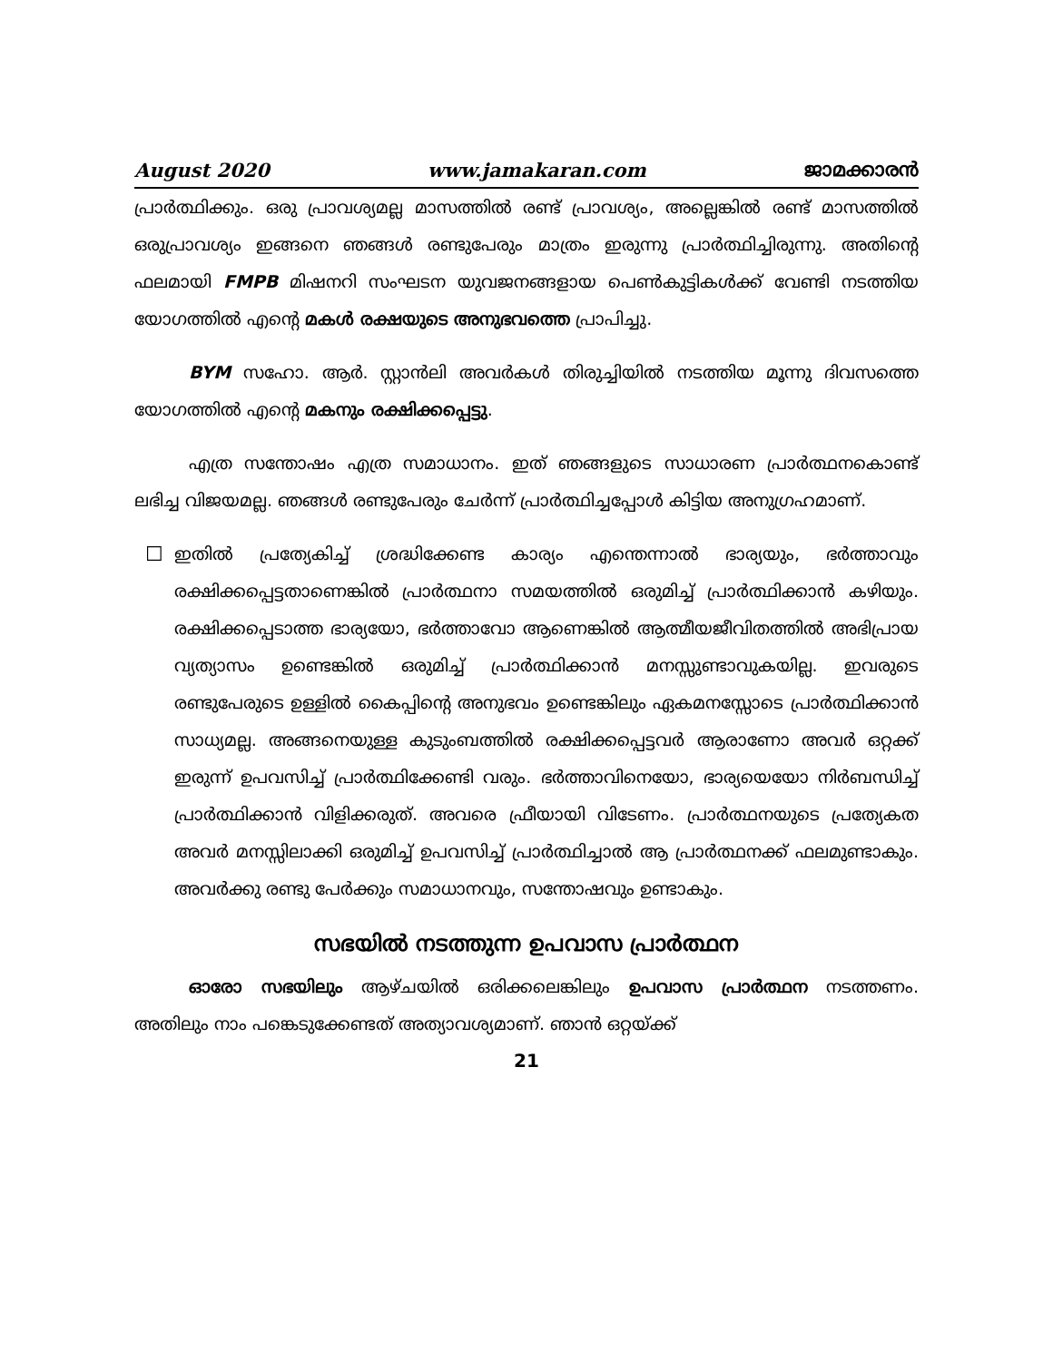August 2020 www.jamakaran.com ജാമക്കാരൻ
പ്രാർത്ഥിക്കും. ഒരു പ്രാവശ്യമല്ല മാസത്തിൽ രണ്ട് പ്രാവശ്യം, അല്ലെങ്കിൽ രണ്ട് മാസത്തിൽ ഒരുപ്രാവശ്യം ഇങ്ങനെ ഞങ്ങൾ രണ്ടുപേരും മാത്രം ഇരുന്നു പ്രാർത്ഥിച്ചിരുന്നു. അതിന്റെ ഫലമായി FMPB മിഷനറി സംഘടന യുവജനങ്ങളായ പെൺകുട്ടികൾക്ക് വേണ്ടി നടത്തിയ യോഗത്തിൽ എന്റെ മകൾ രക്ഷയുടെ അനുഭവത്തെ പ്രാപിച്ചു.
BYM സഹോ. ആർ. സ്റ്റാൻലി അവർകൾ തിരുച്ചിയിൽ നടത്തിയ മൂന്നു ദിവസത്തെ യോഗത്തിൽ എന്റെ മകനും രക്ഷിക്കപ്പെട്ടു.
എത്ര സന്തോഷം എത്ര സമാധാനം. ഇത് ഞങ്ങളുടെ സാധാരണ പ്രാർത്ഥനകൊണ്ട് ലഭിച്ച വിജയമല്ല. ഞങ്ങൾ രണ്ടുപേരും ചേർന്ന് പ്രാർത്ഥിച്ചപ്പോൾ കിട്ടിയ അനുഗ്രഹമാണ്.
☐
ഇതിൽ പ്രത്യേകിച്ച് ശ്രദ്ധിക്കേണ്ട കാര്യം എന്തെന്നാൽ ഭാര്യയും, ഭർത്താവും രക്ഷിക്കപ്പെട്ടതാണെങ്കിൽ പ്രാർത്ഥനാ സമയത്തിൽ ഒരുമിച്ച് പ്രാർത്ഥിക്കാൻ കഴിയും. രക്ഷിക്കപ്പെടാത്ത ഭാര്യയോ, ഭർത്താവോ ആണെങ്കിൽ ആത്മീയജീവിതത്തിൽ അഭിപ്രായ വ്യത്യാസം ഉണ്ടെങ്കിൽ ഒരുമിച്ച് പ്രാർത്ഥിക്കാൻ മനസ്സുണ്ടാവുകയില്ല. ഇവരുടെ രണ്ടുപേരുടെ ഉള്ളിൽ കൈപ്പിന്റെ അനുഭവം ഉണ്ടെങ്കിലും ഏകമനസ്സോടെ പ്രാർത്ഥിക്കാൻ സാധ്യമല്ല. അങ്ങനെയുള്ള കുടുംബത്തിൽ രക്ഷിക്കപ്പെട്ടവർ ആരാണോ അവർ ഒറ്റക്ക് ഇരുന്ന് ഉപവസിച്ച് പ്രാർത്ഥിക്കേണ്ടി വരും. ഭർത്താവിനെയോ, ഭാര്യയെയോ നിർബന്ധിച്ച് പ്രാർത്ഥിക്കാൻ വിളിക്കരുത്. അവരെ ഫ്രീയായി വിടേണം. പ്രാർത്ഥനയുടെ പ്രത്യേകത അവർ മനസ്സിലാക്കി ഒരുമിച്ച് ഉപവസിച്ച് പ്രാർത്ഥിച്ചാൽ ആ പ്രാർത്ഥനക്ക് ഫലമുണ്ടാകും. അവർക്കു രണ്ടു പേർക്കും സമാധാനവും, സന്തോഷവും ഉണ്ടാകും.
സഭയിൽ നടത്തുന്ന ഉപവാസ പ്രാർത്ഥന
ഓരോ സഭയിലും ആഴ്ചയിൽ ഒരിക്കലെങ്കിലും ഉപവാസ പ്രാർത്ഥന നടത്തണം. അതിലും നാം പങ്കെടുക്കേണ്ടത് അത്യാവശ്യമാണ്. ഞാൻ ഒറ്റയ്ക്ക്
21